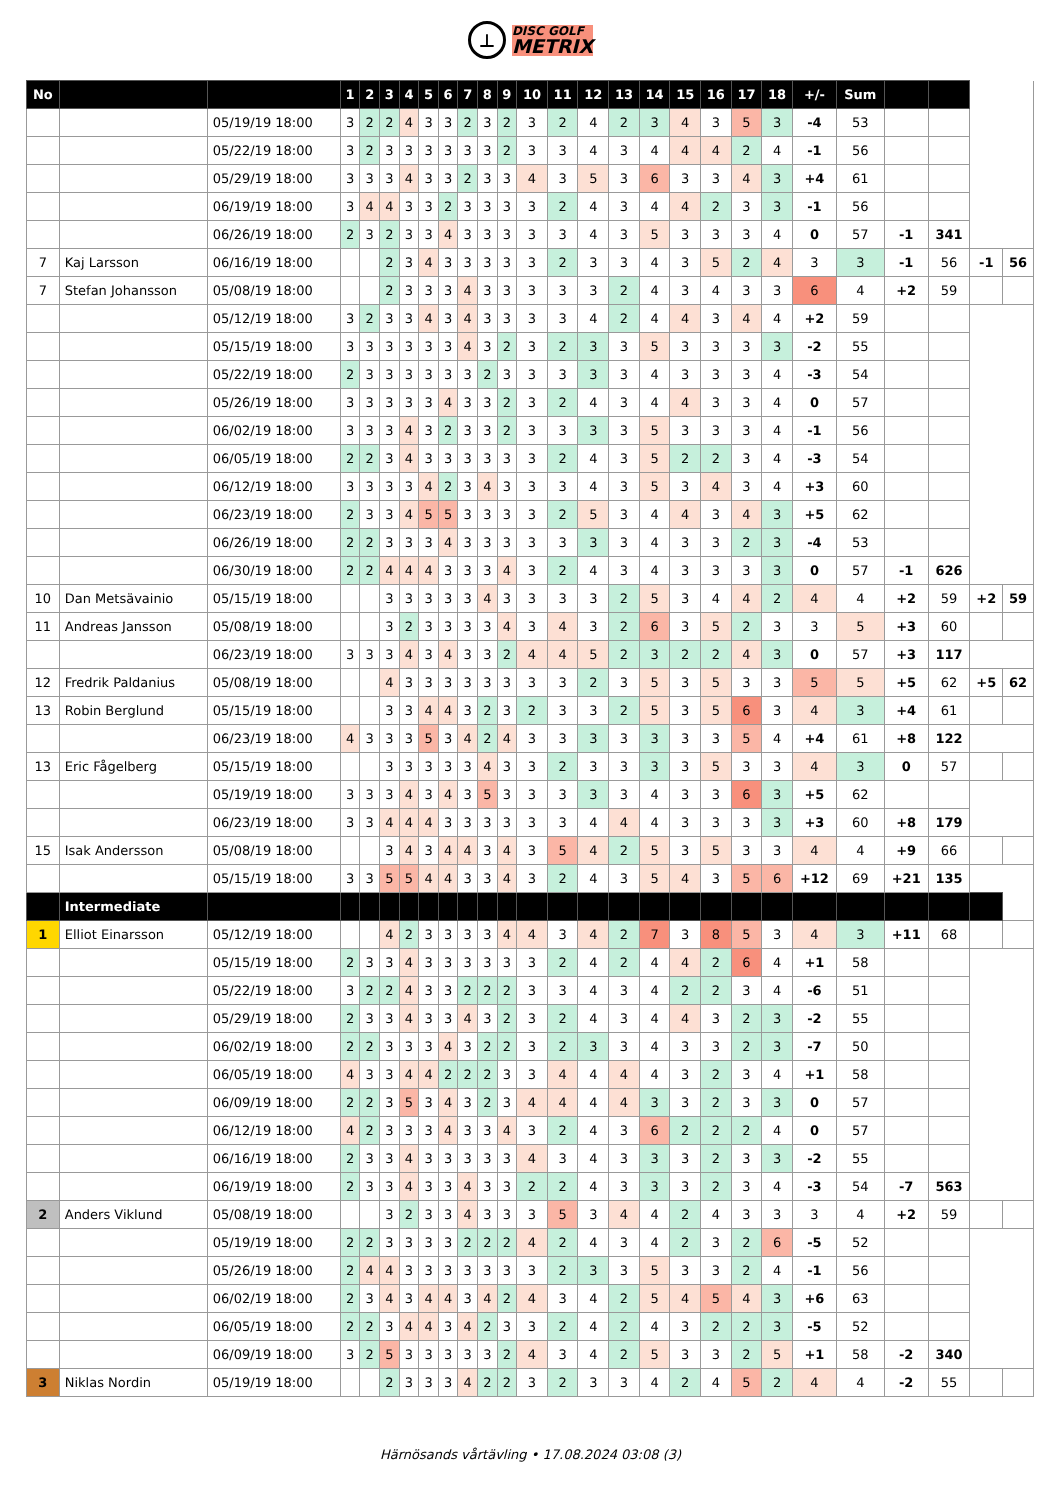⊥
DISC GOLF
METRIX
| No | | | 1 | 2 | 3 | 4 | 5 | 6 | 7 | 8 | 9 | 10 | 11 | 12 | 13 | 14 | 15 | 16 | 17 | 18 | +/- | Sum | | | | |
| | | 05/19/19 18:00 | 3 | 2 | 2 | 4 | 3 | 3 | 2 | 3 | 2 | 3 | 2 | 4 | 2 | 3 | 4 | 3 | 5 | 3 | -4 | 53 | | | | |
| | | 05/22/19 18:00 | 3 | 2 | 3 | 3 | 3 | 3 | 3 | 3 | 2 | 3 | 3 | 4 | 3 | 4 | 4 | 4 | 2 | 4 | -1 | 56 | | | | |
| | | 05/29/19 18:00 | 3 | 3 | 3 | 4 | 3 | 3 | 2 | 3 | 3 | 4 | 3 | 5 | 3 | 6 | 3 | 3 | 4 | 3 | +4 | 61 | | | | |
| | | 06/19/19 18:00 | 3 | 4 | 4 | 3 | 3 | 2 | 3 | 3 | 3 | 3 | 2 | 4 | 3 | 4 | 4 | 2 | 3 | 3 | -1 | 56 | | | | |
| | | 06/26/19 18:00 | 2 | 3 | 2 | 3 | 3 | 4 | 3 | 3 | 3 | 3 | 3 | 4 | 3 | 5 | 3 | 3 | 3 | 4 | 0 | 57 | -1 | 341 | | |
| 7 | Kaj Larsson | 06/16/19 18:00 | | | 2 | 3 | 4 | 3 | 3 | 3 | 3 | 3 | 2 | 3 | 3 | 4 | 3 | 5 | 2 | 4 | 3 | 3 | -1 | 56 | -1 | 56 |
| 7 | Stefan Johansson | 05/08/19 18:00 | | | 2 | 3 | 3 | 3 | 4 | 3 | 3 | 3 | 3 | 3 | 2 | 4 | 3 | 4 | 3 | 3 | 6 | 4 | +2 | 59 | | |
| | | 05/12/19 18:00 | 3 | 2 | 3 | 3 | 4 | 3 | 4 | 3 | 3 | 3 | 3 | 4 | 2 | 4 | 4 | 3 | 4 | 4 | +2 | 59 | | | | |
| | | 05/15/19 18:00 | 3 | 3 | 3 | 3 | 3 | 3 | 4 | 3 | 2 | 3 | 2 | 3 | 3 | 5 | 3 | 3 | 3 | 3 | -2 | 55 | | | | |
| | | 05/22/19 18:00 | 2 | 3 | 3 | 3 | 3 | 3 | 3 | 2 | 3 | 3 | 3 | 3 | 3 | 4 | 3 | 3 | 3 | 4 | -3 | 54 | | | | |
| | | 05/26/19 18:00 | 3 | 3 | 3 | 3 | 3 | 4 | 3 | 3 | 2 | 3 | 2 | 4 | 3 | 4 | 4 | 3 | 3 | 4 | 0 | 57 | | | | |
| | | 06/02/19 18:00 | 3 | 3 | 3 | 4 | 3 | 2 | 3 | 3 | 2 | 3 | 3 | 3 | 3 | 5 | 3 | 3 | 3 | 4 | -1 | 56 | | | | |
| | | 06/05/19 18:00 | 2 | 2 | 3 | 4 | 3 | 3 | 3 | 3 | 3 | 3 | 2 | 4 | 3 | 5 | 2 | 2 | 3 | 4 | -3 | 54 | | | | |
| | | 06/12/19 18:00 | 3 | 3 | 3 | 3 | 4 | 2 | 3 | 4 | 3 | 3 | 3 | 4 | 3 | 5 | 3 | 4 | 3 | 4 | +3 | 60 | | | | |
| | | 06/23/19 18:00 | 2 | 3 | 3 | 4 | 5 | 5 | 3 | 3 | 3 | 3 | 2 | 5 | 3 | 4 | 4 | 3 | 4 | 3 | +5 | 62 | | | | |
| | | 06/26/19 18:00 | 2 | 2 | 3 | 3 | 3 | 4 | 3 | 3 | 3 | 3 | 3 | 3 | 3 | 4 | 3 | 3 | 2 | 3 | -4 | 53 | | | | |
| | | 06/30/19 18:00 | 2 | 2 | 4 | 4 | 4 | 3 | 3 | 3 | 4 | 3 | 2 | 4 | 3 | 4 | 3 | 3 | 3 | 3 | 0 | 57 | -1 | 626 | | |
| 10 | Dan Metsävainio | 05/15/19 18:00 | | | 3 | 3 | 3 | 3 | 3 | 4 | 3 | 3 | 3 | 3 | 2 | 5 | 3 | 4 | 4 | 2 | 4 | 4 | +2 | 59 | +2 | 59 |
| 11 | Andreas Jansson | 05/08/19 18:00 | | | 3 | 2 | 3 | 3 | 3 | 3 | 4 | 3 | 4 | 3 | 2 | 6 | 3 | 5 | 2 | 3 | 3 | 5 | +3 | 60 | | |
| | | 06/23/19 18:00 | 3 | 3 | 3 | 4 | 3 | 4 | 3 | 3 | 2 | 4 | 4 | 5 | 2 | 3 | 2 | 2 | 4 | 3 | 0 | 57 | +3 | 117 | | |
| 12 | Fredrik Paldanius | 05/08/19 18:00 | | | 4 | 3 | 3 | 3 | 3 | 3 | 3 | 3 | 3 | 2 | 3 | 5 | 3 | 5 | 3 | 3 | 5 | 5 | +5 | 62 | +5 | 62 |
| 13 | Robin Berglund | 05/15/19 18:00 | | | 3 | 3 | 4 | 4 | 3 | 2 | 3 | 2 | 3 | 3 | 2 | 5 | 3 | 5 | 6 | 3 | 4 | 3 | +4 | 61 | | |
| | | 06/23/19 18:00 | 4 | 3 | 3 | 3 | 5 | 3 | 4 | 2 | 4 | 3 | 3 | 3 | 3 | 3 | 3 | 3 | 5 | 4 | +4 | 61 | +8 | 122 | | |
| 13 | Eric Fågelberg | 05/15/19 18:00 | | | 3 | 3 | 3 | 3 | 3 | 4 | 3 | 3 | 2 | 3 | 3 | 3 | 3 | 5 | 3 | 3 | 4 | 3 | 0 | 57 | | |
| | | 05/19/19 18:00 | 3 | 3 | 3 | 4 | 3 | 4 | 3 | 5 | 3 | 3 | 3 | 3 | 3 | 4 | 3 | 3 | 6 | 3 | +5 | 62 | | | | |
| | | 06/23/19 18:00 | 3 | 3 | 4 | 4 | 4 | 3 | 3 | 3 | 3 | 3 | 3 | 4 | 4 | 4 | 3 | 3 | 3 | 3 | +3 | 60 | +8 | 179 | | |
| 15 | Isak Andersson | 05/08/19 18:00 | | | 3 | 4 | 3 | 4 | 4 | 3 | 4 | 3 | 5 | 4 | 2 | 5 | 3 | 5 | 3 | 3 | 4 | 4 | +9 | 66 | | |
| | | 05/15/19 18:00 | 3 | 3 | 5 | 5 | 4 | 4 | 3 | 3 | 4 | 3 | 2 | 4 | 3 | 5 | 4 | 3 | 5 | 6 | +12 | 69 | +21 | 135 | | |
| | Intermediate | | | | | | | | | | | | | | | | | | | | | | | | | |
| 1 | Elliot Einarsson | 05/12/19 18:00 | | | 4 | 2 | 3 | 3 | 3 | 3 | 4 | 4 | 3 | 4 | 2 | 7 | 3 | 8 | 5 | 3 | 4 | 3 | +11 | 68 | | |
| | | 05/15/19 18:00 | 2 | 3 | 3 | 4 | 3 | 3 | 3 | 3 | 3 | 3 | 2 | 4 | 2 | 4 | 4 | 2 | 6 | 4 | +1 | 58 | | | | |
| | | 05/22/19 18:00 | 3 | 2 | 2 | 4 | 3 | 3 | 2 | 2 | 2 | 3 | 3 | 4 | 3 | 4 | 2 | 2 | 3 | 4 | -6 | 51 | | | | |
| | | 05/29/19 18:00 | 2 | 3 | 3 | 4 | 3 | 3 | 4 | 3 | 2 | 3 | 2 | 4 | 3 | 4 | 4 | 3 | 2 | 3 | -2 | 55 | | | | |
| | | 06/02/19 18:00 | 2 | 2 | 3 | 3 | 3 | 4 | 3 | 2 | 2 | 3 | 2 | 3 | 3 | 4 | 3 | 3 | 2 | 3 | -7 | 50 | | | | |
| | | 06/05/19 18:00 | 4 | 3 | 3 | 4 | 4 | 2 | 2 | 2 | 3 | 3 | 4 | 4 | 4 | 4 | 3 | 2 | 3 | 4 | +1 | 58 | | | | |
| | | 06/09/19 18:00 | 2 | 2 | 3 | 5 | 3 | 4 | 3 | 2 | 3 | 4 | 4 | 4 | 4 | 3 | 3 | 2 | 3 | 3 | 0 | 57 | | | | |
| | | 06/12/19 18:00 | 4 | 2 | 3 | 3 | 3 | 4 | 3 | 3 | 4 | 3 | 2 | 4 | 3 | 6 | 2 | 2 | 2 | 4 | 0 | 57 | | | | |
| | | 06/16/19 18:00 | 2 | 3 | 3 | 4 | 3 | 3 | 3 | 3 | 3 | 4 | 3 | 4 | 3 | 3 | 3 | 2 | 3 | 3 | -2 | 55 | | | | |
| | | 06/19/19 18:00 | 2 | 3 | 3 | 4 | 3 | 3 | 4 | 3 | 3 | 2 | 2 | 4 | 3 | 3 | 3 | 2 | 3 | 4 | -3 | 54 | -7 | 563 | | |
| 2 | Anders Viklund | 05/08/19 18:00 | | | 3 | 2 | 3 | 3 | 4 | 3 | 3 | 3 | 5 | 3 | 4 | 4 | 2 | 4 | 3 | 3 | 3 | 4 | +2 | 59 | | |
| | | 05/19/19 18:00 | 2 | 2 | 3 | 3 | 3 | 3 | 2 | 2 | 2 | 4 | 2 | 4 | 3 | 4 | 2 | 3 | 2 | 6 | -5 | 52 | | | | |
| | | 05/26/19 18:00 | 2 | 4 | 4 | 3 | 3 | 3 | 3 | 3 | 3 | 3 | 2 | 3 | 3 | 5 | 3 | 3 | 2 | 4 | -1 | 56 | | | | |
| | | 06/02/19 18:00 | 2 | 3 | 4 | 3 | 4 | 4 | 3 | 4 | 2 | 4 | 3 | 4 | 2 | 5 | 4 | 5 | 4 | 3 | +6 | 63 | | | | |
| | | 06/05/19 18:00 | 2 | 2 | 3 | 4 | 4 | 3 | 4 | 2 | 3 | 3 | 2 | 4 | 2 | 4 | 3 | 2 | 2 | 3 | -5 | 52 | | | | |
| | | 06/09/19 18:00 | 3 | 2 | 5 | 3 | 3 | 3 | 3 | 3 | 2 | 4 | 3 | 4 | 2 | 5 | 3 | 3 | 2 | 5 | +1 | 58 | -2 | 340 | | |
| 3 | Niklas Nordin | 05/19/19 18:00 | | | 2 | 3 | 3 | 3 | 4 | 2 | 2 | 3 | 2 | 3 | 3 | 4 | 2 | 4 | 5 | 2 | 4 | 4 | -2 | 55 | | |
Härnösands vårtävling • 17.08.2024 03:08 (3)